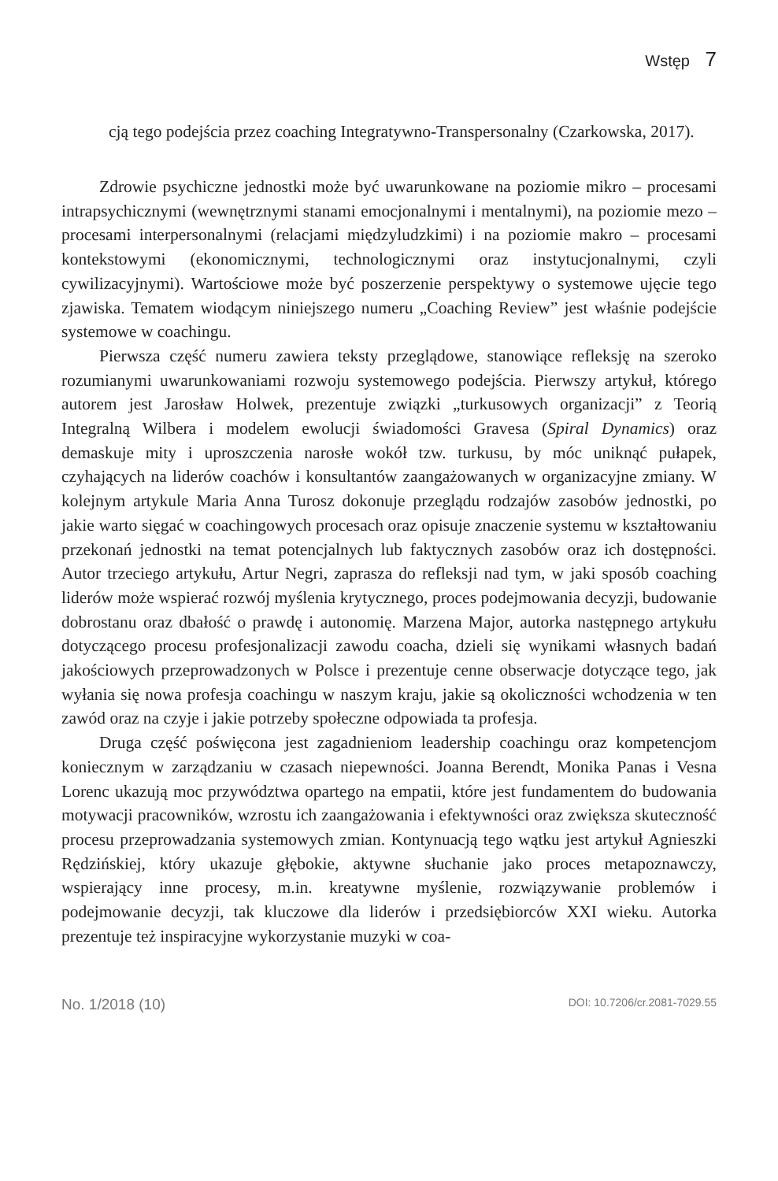Wstęp 7
cją tego podejścia przez coaching Integratywno-Transpersonalny (Czarkowska, 2017).
Zdrowie psychiczne jednostki może być uwarunkowane na poziomie mikro – procesami intrapsychicznymi (wewnętrznymi stanami emocjonalnymi i mentalnymi), na poziomie mezo – procesami interpersonalnymi (relacjami międzyludzkimi) i na poziomie makro – procesami kontekstowymi (ekonomicznymi, technologicznymi oraz instytucjonalnymi, czyli cywilizacyjnymi). Wartościowe może być poszerzenie perspektywy o systemowe ujęcie tego zjawiska. Tematem wiodącym niniejszego numeru „Coaching Review” jest właśnie podejście systemowe w coachingu.
Pierwsza część numeru zawiera teksty przeglądowe, stanowiące refleksję na szeroko rozumianymi uwarunkowaniami rozwoju systemowego podejścia. Pierwszy artykuł, którego autorem jest Jarosław Holwek, prezentuje związki „turkusowych organizacji” z Teorią Integralną Wilbera i modelem ewolucji świadomości Gravesa (Spiral Dynamics) oraz demaskuje mity i uproszczenia narosłe wokół tzw. turkusu, by móc uniknąć pułapek, czyhających na liderów coachów i konsultantów zaangażowanych w organizacyjne zmiany. W kolejnym artykule Maria Anna Turosz dokonuje przeglądu rodzajów zasobów jednostki, po jakie warto sięgać w coachingowych procesach oraz opisuje znaczenie systemu w kształtowaniu przekonań jednostki na temat potencjalnych lub faktycznych zasobów oraz ich dostępności. Autor trzeciego artykułu, Artur Negri, zaprasza do refleksji nad tym, w jaki sposób coaching liderów może wspierać rozwój myślenia krytycznego, proces podejmowania decyzji, budowanie dobrostanu oraz dbałość o prawdę i autonomię. Marzena Major, autorka następnego artykułu dotyczącego procesu profesjonalizacji zawodu coacha, dzieli się wynikami własnych badań jakościowych przeprowadzonych w Polsce i prezentuje cenne obserwacje dotyczące tego, jak wyłania się nowa profesja coachingu w naszym kraju, jakie są okoliczności wchodzenia w ten zawód oraz na czyje i jakie potrzeby społeczne odpowiada ta profesja.
Druga część poświęcona jest zagadnieniom leadership coachingu oraz kompetencjom koniecznym w zarządzaniu w czasach niepewności. Joanna Berendt, Monika Panas i Vesna Lorenc ukazują moc przywództwa opartego na empatii, które jest fundamentem do budowania motywacji pracowników, wzrostu ich zaangażowania i efektywności oraz zwiększa skuteczność procesu przeprowadzania systemowych zmian. Kontynuacją tego wątku jest artykuł Agnieszki Rędzińskiej, który ukazuje głębokie, aktywne słuchanie jako proces metapoznawczy, wspierający inne procesy, m.in. kreatywne myślenie, rozwiązywanie problemów i podejmowanie decyzji, tak kluczowe dla liderów i przedsiębiorców XXI wieku. Autorka prezentuje też inspiracyjne wykorzystanie muzyki w coa-
No. 1/2018 (10) DOI: 10.7206/cr.2081-7029.55